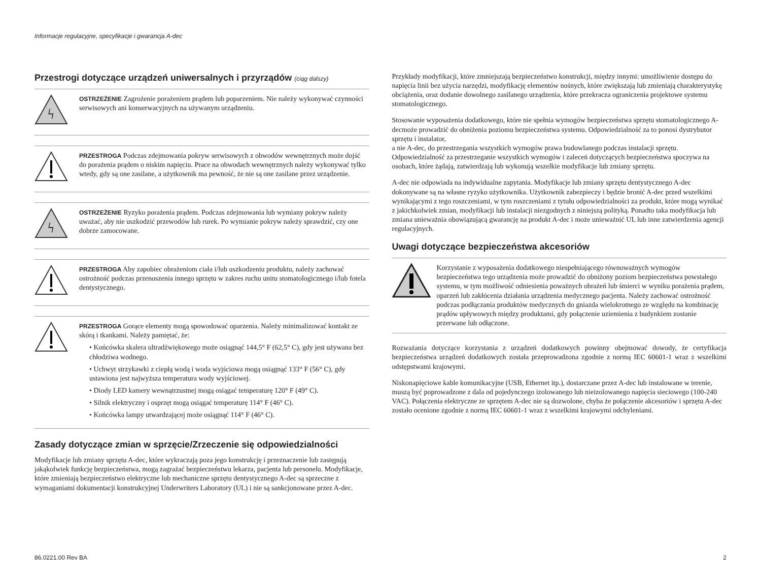Informacje regulacyjne, specyfikacje i gwarancja A-dec
Przestrogi dotyczące urządzeń uniwersalnych i przyrządów (ciąg dalszy)
ϟ
OSTRZEŻENIE Zagrożenie porażeniem prądem lub poparzeniem. Nie należy wykonywać czynności serwisowych ani konserwacyjnych na używanym urządzeniu.
PRZESTROGA Podczas zdejmowania pokryw serwisowych z obwodów wewnętrznych może dojść do porażenia prądem o niskim napięciu. Prace na obwodach wewnętrznych należy wykonywać tylko wtedy, gdy są one zasilane, a użytkownik ma pewność, że nie są one zasilane przez urządzenie.
ϟ
OSTRZEŻENIE Ryzyko porażenia prądem. Podczas zdejmowania lub wymiany pokryw należy uważać, aby nie uszkodzić przewodów lub rurek. Po wymianie pokryw należy sprawdzić, czy one dobrze zamocowane.
PRZESTROGA Aby zapobiec obrażeniom ciała i/lub uszkodzeniu produktu, należy zachować ostrożność podczas przenoszenia innego sprzętu w zakres ruchu unitu stomatologicznego i/lub fotela dentystycznego.
PRZESTROGA Gorące elementy mogą spowodować oparzenia. Należy minimalizować kontakt ze skórą i tkankami. Należy pamiętać, że:
• Końcówka skalera ultradźwiękowego może osiągnąć 144,5° F (62,5° C), gdy jest używana bez chłodziwa wodnego.
• Uchwyt strzykawki z ciepłą wodą i woda wyjściowa mogą osiągnąć 133° F (56° C), gdy ustawiona jest najwyższa temperatura wody wyjściowej.
• Diody LED kamery wewnątrzustnej mogą osiągać temperaturę 120° F (49° C).
• Silnik elektryczny i osprzęt mogą osiągać temperaturę 114° F (46° C).
• Końcówka lampy utwardzającej może osiągnąć 114° F (46° C).
Zasady dotyczące zmian w sprzęcie/Zrzeczenie się odpowiedzialności
Modyfikacje lub zmiany sprzętu A-dec, które wykraczają poza jego konstrukcję i przeznaczenie lub zastępują jakąkolwiek funkcję bezpieczeństwa, mogą zagrażać bezpieczeństwu lekarza, pacjenta lub personelu. Modyfikacje, które zmieniają bezpieczeństwo elektryczne lub mechaniczne sprzętu dentystycznego A-dec są sprzeczne z wymaganiami dokumentacji konstrukcyjnej Underwriters Laboratory (UL) i nie są sankcjonowane przez A-dec.
Przykłady modyfikacji, które zmniejszają bezpieczeństwo konstrukcji, między innymi: umożliwienie dostępu do napięcia linii bez użycia narzędzi, modyfikację elementów nośnych, które zwiększają lub zmieniają charakterystykę obciążenia, oraz dodanie dowolnego zasilanego urządzenia, które przekracza ograniczenia projektowe systemu stomatologicznego.
Stosowanie wyposażenia dodatkowego, które nie spełnia wymogów bezpieczeństwa sprzętu stomatologicznego A-decmoże prowadzić do obniżenia poziomu bezpieczeństwa systemu. Odpowiedzialność za to ponosi dystrybutor sprzętu i instalator,
a nie A-dec, do przestrzegania wszystkich wymogów prawa budowlanego podczas instalacji sprzętu. Odpowiedzialność za przestrzeganie wszystkich wymogów i zaleceń dotyczących bezpieczeństwa spoczywa na osobach, które żądają, zatwierdzają lub wykonują wszelkie modyfikacje lub zmiany sprzętu.
A-dec nie odpowiada na indywidualne zapytania. Modyfikacje lub zmiany sprzętu dentystycznego A-dec dokonywane są na własne ryzyko użytkownika. Użytkownik zabezpieczy i będzie bronić A-dec przed wszelkimi wynikającymi z tego roszczeniami, w tym roszczeniami z tytułu odpowiedzialności za produkt, które mogą wynikać z jakichkolwiek zmian, modyfikacji lub instalacji niezgodnych z niniejszą polityką. Ponadto taka modyfikacja lub zmiana unieważnia obowiązującą gwarancję na produkt A-dec i może unieważnić UL lub inne zatwierdzenia agencji regulacyjnych.
Uwagi dotyczące bezpieczeństwa akcesoriów
Korzystanie z wyposażenia dodatkowego niespełniającego równoważnych wymogów bezpieczeństwa tego urządzenia może prowadzić do obniżony poziom bezpieczeństwa powstałego systemu, w tym możliwość odniesienia poważnych obrażeń lub śmierci w wyniku porażenia prądem, oparzeń lub zakłócenia działania urządzenia medycznego pacjenta. Należy zachować ostrożność podczas podłączania produktów medycznych do gniazda wielokrotnego ze względu na kombinację prądów upływowych między produktami, gdy połączenie uziemienia z budynkiem zostanie przerwane lub odłączone.
Rozważania dotyczące korzystania z urządzeń dodatkowych powinny obejmować dowody, że certyfikacja bezpieczeństwa urządzeń dodatkowych została przeprowadzona zgodnie z normą IEC 60601-1 wraz z wszelkimi odstępstwami krajowymi.
Niskonapięciowe kable komunikacyjne (USB, Ethernet itp.), dostarczane przez A-dec lub instalowane w terenie, muszą być poprowadzone z dala od pojedynczego izolowanego lub nieizolowanego napięcia sieciowego (100-240 VAC). Połączenia elektryczne ze sprzętem A-dec nie są dozwolone, chyba że połączenie akcesoriów i sprzętu A-dec zostało ocenione zgodnie z normą IEC 60601-1 wraz z wszelkimi krajowymi odchyleniami.
86.0221.00 Rev BA 2